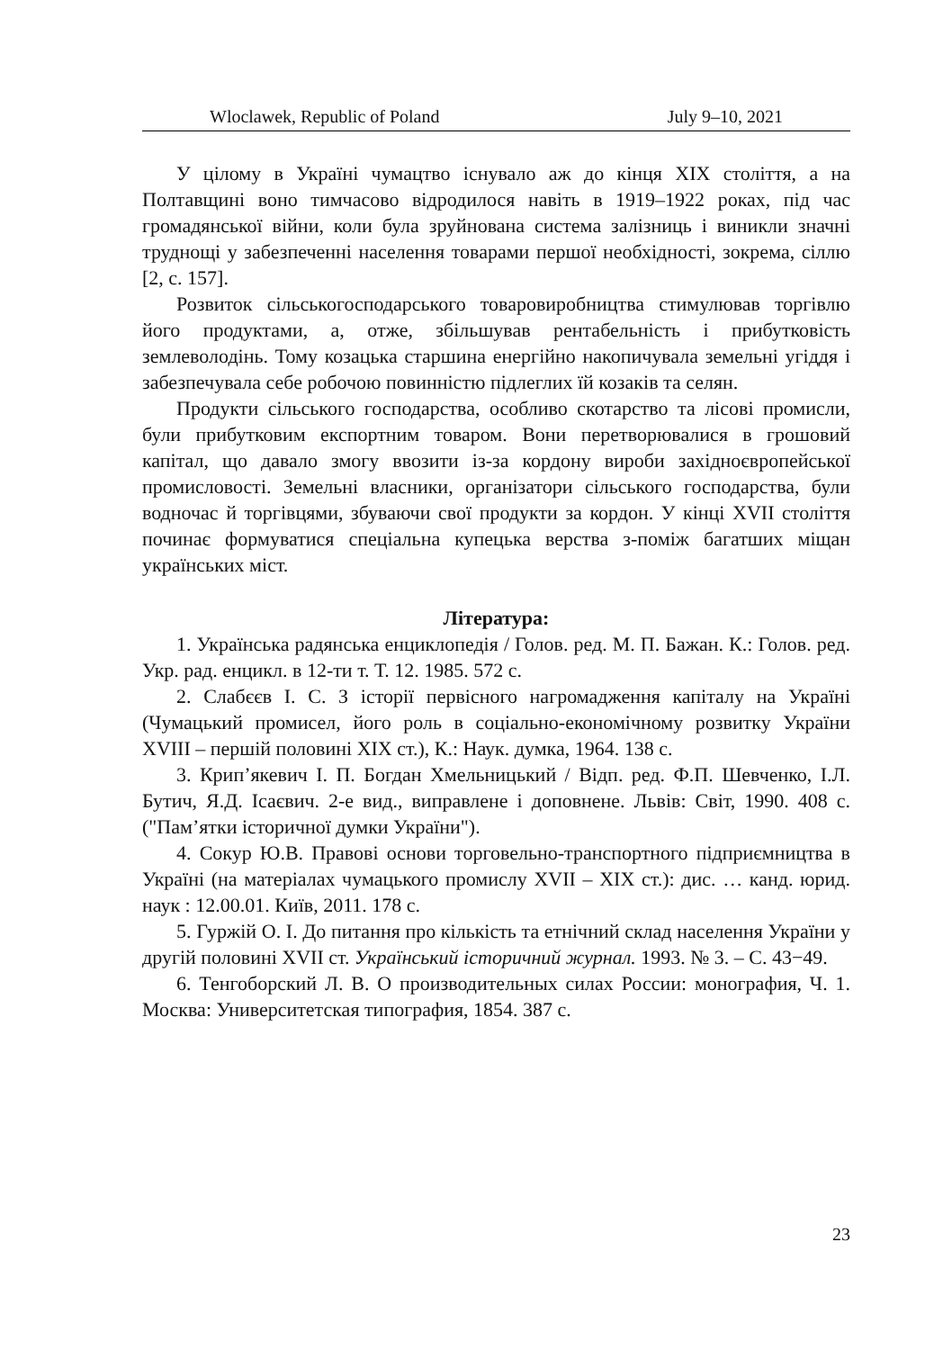Wloclawek, Republic of Poland July 9–10, 2021
У цілому в Україні чумацтво існувало аж до кінця XIX століття, а на Полтавщині воно тимчасово відродилося навіть в 1919–1922 роках, під час громадянської війни, коли була зруйнована система залізниць і виникли значні труднощі у забезпеченні населення товарами першої необхідності, зокрема, сіллю [2, с. 157].
Розвиток сільськогосподарського товаровиробництва стимулював торгівлю його продуктами, а, отже, збільшував рентабельність і прибутковість землеволодінь. Тому козацька старшина енергійно накопичувала земельні угіддя і забезпечувала себе робочою повинністю підлеглих їй козаків та селян.
Продукти сільського господарства, особливо скотарство та лісові промисли, були прибутковим експортним товаром. Вони перетворювалися в грошовий капітал, що давало змогу ввозити із-за кордону вироби західноєвропейської промисловості. Земельні власники, організатори сільського господарства, були водночас й торгівцями, збуваючи свої продукти за кордон. У кінці XVII століття починає формуватися спеціальна купецька верства з-поміж багатших міщан українських міст.
Література:
1. Українська радянська енциклопедія / Голов. ред. М. П. Бажан. К.: Голов. ред. Укр. рад. енцикл. в 12-ти т. Т. 12. 1985. 572 с.
2. Слабєєв І. С. З історії первісного нагромадження капіталу на Україні (Чумацький промисел, його роль в соціально-економічному розвитку України XVIII – першій половині XIX ст.), К.: Наук. думка, 1964. 138 с.
3. Крип’якевич І. П. Богдан Хмельницький / Відп. ред. Ф.П. Шевченко, І.Л. Бутич, Я.Д. Ісаєвич. 2-е вид., виправлене і доповнене. Львів: Світ, 1990. 408 с. ("Пам’ятки історичної думки України").
4. Сокур Ю.В. Правові основи торговельно-транспортного підприємництва в Україні (на матеріалах чумацького промислу XVII – XIX ст.): дис. … канд. юрид. наук : 12.00.01. Київ, 2011. 178 с.
5. Гуржій О. І. До питання про кількість та етнічний склад населення України у другій половині XVII ст. Український історичний журнал. 1993. № 3. – С. 43−49.
6. Тенгоборский Л. В. О производительных силах России: монография, Ч. 1. Москва: Университетская типография, 1854. 387 с.
23